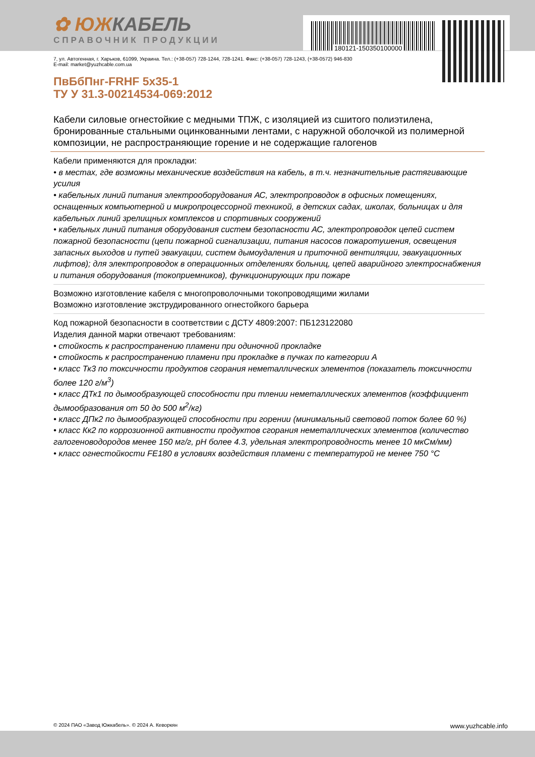180121-150350100000
✿ ЮЖКАБЕЛЬ
СПРАВОЧНИК ПРОДУКЦИИ
7, ул. Автогенная, г. Харьков, 61099, Украина. Тел.: (+38-057) 728-1244, 728-1241. Факс: (+38-057) 728-1243, (+38-0572) 946-830
E-mail: market@yuzhcable.com.ua
ПвБбПнг-FRHF 5x35-1
ТУ У 31.3-00214534-069:2012
Кабели силовые огнестойкие с медными ТПЖ, с изоляцией из сшитого полиэтилена, бронированные стальными оцинкованными лентами, с наружной оболочкой из полимерной композиции, не распространяющие горение и не содержащие галогенов
Кабели применяются для прокладки:
• в местах, где возможны механические воздействия на кабель, в т.ч. незначительные растягивающие усилия
• кабельных линий питания электрооборудования АС, электропроводок в офисных помещениях, оснащенных компьютерной и микропроцессорной техникой, в детских садах, школах, больницах и для кабельных линий зрелищных комплексов и спортивных сооружений
• кабельных линий питания оборудования систем безопасности АС, электропроводок цепей систем пожарной безопасности (цепи пожарной сигнализации, питания насосов пожаротушения, освещения запасных выходов и путей эвакуации, систем дымоудаления и приточной вентиляции, эвакуационных лифтов); для электропроводок в операционных отделениях больниц, цепей аварийного электроснабжения и питания оборудования (токоприемников), функционирующих при пожаре
Возможно изготовление кабеля с многопроволочными токопроводящими жилами
Возможно изготовление экструдированного огнестойкого барьера
Код пожарной безопасности в соответствии с ДСТУ 4809:2007: ПБ123122080
Изделия данной марки отвечают требованиям:
• стойкость к распространению пламени при одиночной прокладке
• стойкость к распространению пламени при прокладке в пучках по категории А
• класс Тк3 по токсичности продуктов сгорания неметаллических элементов (показатель токсичности более 120 г/м<sup>3</sup>)
• класс ДТк1 по дымообразующей способности при тлении неметаллических элементов (коэффициент дымообразования от 50 до 500 м<sup>2</sup>/кг)
• класс ДПк2 по дымообразующей способности при горении (минимальный световой поток более 60 %)
• класс Кк2 по коррозионной активности продуктов сгорания неметаллических элементов (количество галогеноводородов менее 150 мг/г, pH более 4.3, удельная электропроводность менее 10 мкСм/мм)
• класс огнестойкости FE180 в условиях воздействия пламени с температурой не менее 750 °С
© 2024 ПАО «Завод Южкабель». © 2024 А. Кеворкян www.yuzhcable.info